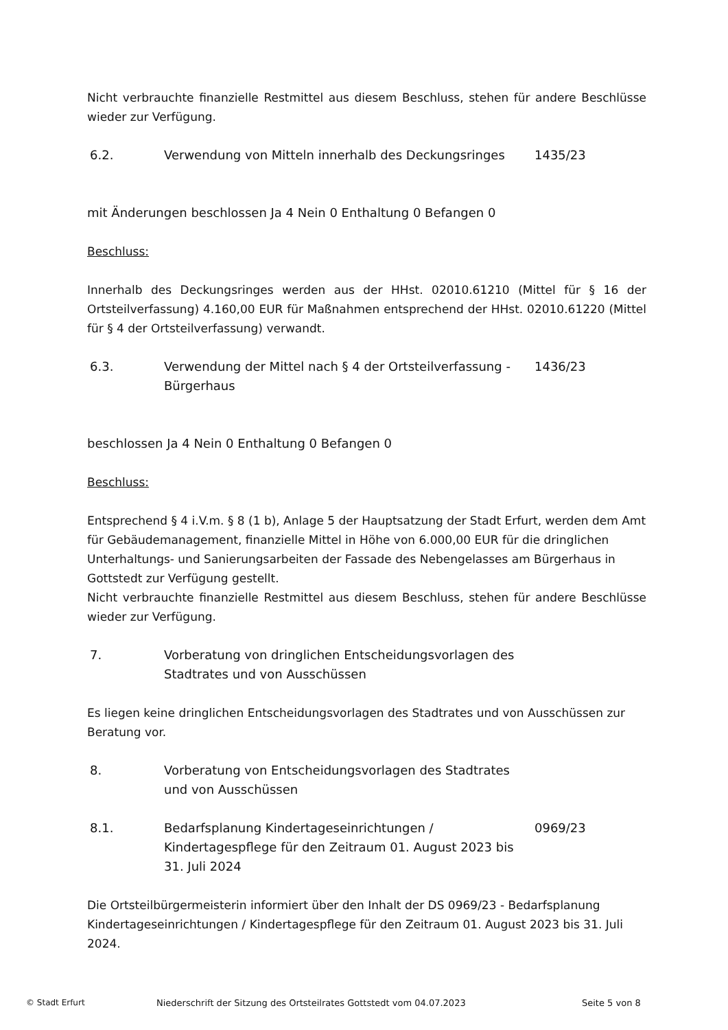Nicht verbrauchte finanzielle Restmittel aus diesem Beschluss, stehen für andere Beschlüsse wieder zur Verfügung.
6.2. Verwendung von Mitteln innerhalb des Deckungsringes
1435/23
mit Änderungen beschlossen Ja 4 Nein 0 Enthaltung 0 Befangen 0
Beschluss:
Innerhalb des Deckungsringes werden aus der HHst. 02010.61210 (Mittel für § 16 der Ortsteilverfassung) 4.160,00 EUR für Maßnahmen entsprechend der HHst. 02010.61220 (Mittel für § 4 der Ortsteilverfassung) verwandt.
6.3. Verwendung der Mittel nach § 4 der Ortsteilverfassung - Bürgerhaus
1436/23
beschlossen Ja 4 Nein 0 Enthaltung 0 Befangen 0
Beschluss:
Entsprechend § 4 i.V.m. § 8 (1 b), Anlage 5 der Hauptsatzung der Stadt Erfurt, werden dem Amt für Gebäudemanagement, finanzielle Mittel in Höhe von 6.000,00 EUR für die dringlichen Unterhaltungs- und Sanierungsarbeiten der Fassade des Nebengelasses am Bürgerhaus in Gottstedt zur Verfügung gestellt.
Nicht verbrauchte finanzielle Restmittel aus diesem Beschluss, stehen für andere Beschlüsse wieder zur Verfügung.
7. Vorberatung von dringlichen Entscheidungsvorlagen des Stadtrates und von Ausschüssen
Es liegen keine dringlichen Entscheidungsvorlagen des Stadtrates und von Ausschüssen zur Beratung vor.
8. Vorberatung von Entscheidungsvorlagen des Stadtrates und von Ausschüssen
8.1. Bedarfsplanung Kindertageseinrichtungen / Kindertagespflege für den Zeitraum 01. August 2023 bis 31. Juli 2024
0969/23
Die Ortsteilbürgermeisterin informiert über den Inhalt der DS 0969/23 - Bedarfsplanung Kindertageseinrichtungen / Kindertagespflege für den Zeitraum 01. August 2023 bis 31. Juli 2024.
© Stadt Erfurt Niederschrift der Sitzung des Ortsteilrates Gottstedt vom 04.07.2023 Seite 5 von 8